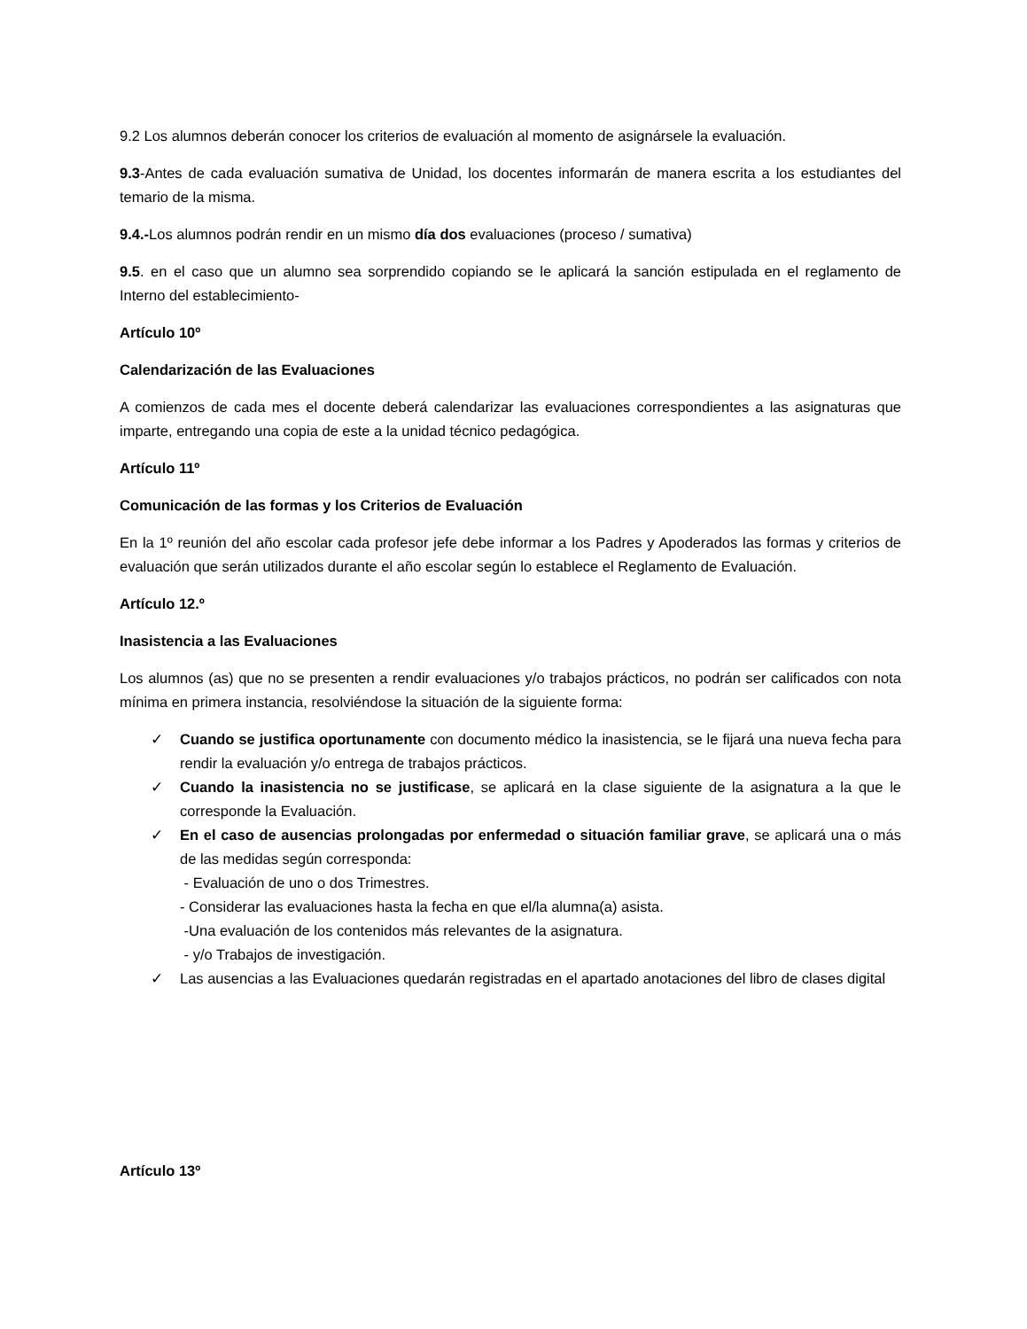9.2 Los alumnos deberán conocer los criterios de evaluación al momento de asignársele la evaluación.
9.3-Antes de cada evaluación sumativa de Unidad, los docentes informarán de manera escrita a los estudiantes del temario de la misma.
9.4.-Los alumnos podrán rendir en un mismo día dos evaluaciones (proceso / sumativa)
9.5. en el caso que un alumno sea sorprendido copiando se le aplicará la sanción estipulada en el reglamento de Interno del establecimiento-
Artículo 10º
Calendarización de las Evaluaciones
A comienzos de cada mes el docente deberá calendarizar las evaluaciones correspondientes a las asignaturas que imparte, entregando una copia de este a la unidad técnico pedagógica.
Artículo 11º
Comunicación de las formas y los Criterios de Evaluación
En la 1º reunión del año escolar cada profesor jefe debe informar a los Padres y Apoderados las formas y criterios de evaluación que serán utilizados durante el año escolar según lo establece el Reglamento de Evaluación.
Artículo 12.º
Inasistencia a las Evaluaciones
Los alumnos (as) que no se presenten a rendir evaluaciones y/o trabajos prácticos, no podrán ser calificados con nota mínima en primera instancia, resolviéndose la situación de la siguiente forma:
✓ Cuando se justifica oportunamente con documento médico la inasistencia, se le fijará una nueva fecha para rendir la evaluación y/o entrega de trabajos prácticos.
✓ Cuando la inasistencia no se justificase, se aplicará en la clase siguiente de la asignatura a la que le corresponde la Evaluación.
✓ En el caso de ausencias prolongadas por enfermedad o situación familiar grave, se aplicará una o más de las medidas según corresponda:
- Evaluación de uno o dos Trimestres.
- Considerar las evaluaciones hasta la fecha en que el/la alumna(a) asista.
-Una evaluación de los contenidos más relevantes de la asignatura.
- y/o Trabajos de investigación.
✓ Las ausencias a las Evaluaciones quedarán registradas en el apartado anotaciones del libro de clases digital
Artículo 13º